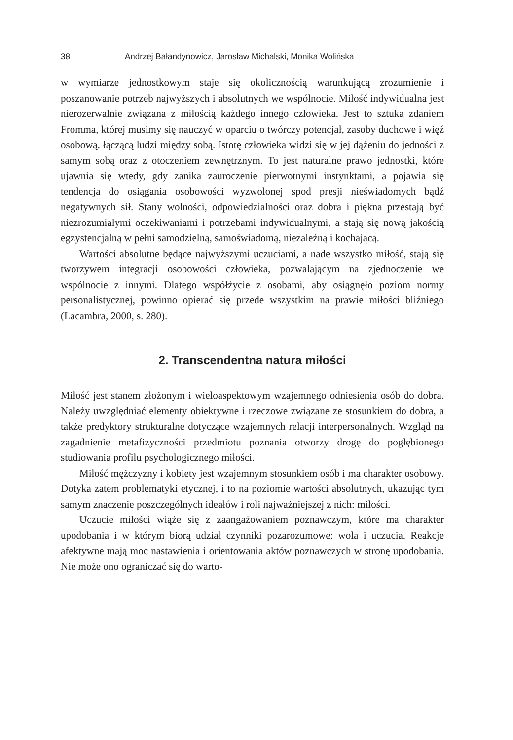38 Andrzej Bałandynowicz, Jarosław Michalski, Monika Wolińska
w wymiarze jednostkowym staje się okolicznością warunkującą zrozumienie i poszanowanie potrzeb najwyższych i absolutnych we wspólnocie. Miłość indywidualna jest nierozerwalnie związana z miłością każdego innego człowieka. Jest to sztuka zdaniem Fromma, której musimy się nauczyć w oparciu o twórczy potencjał, zasoby duchowe i więź osobową, łączącą ludzi między sobą. Istotę człowieka widzi się w jej dążeniu do jedności z samym sobą oraz z otoczeniem zewnętrznym. To jest naturalne prawo jednostki, które ujawnia się wtedy, gdy zanika zauroczenie pierwotnymi instynktami, a pojawia się tendencja do osiągania osobowości wyzwolonej spod presji nieświadomych bądź negatywnych sił. Stany wolności, odpowiedzialności oraz dobra i piękna przestają być niezrozumiałymi oczekiwaniami i potrzebami indywidualnymi, a stają się nową jakością egzystencjalną w pełni samodzielną, samoświadomą, niezależną i kochającą.
Wartości absolutne będące najwyższymi uczuciami, a nade wszystko miłość, stają się tworzywem integracji osobowości człowieka, pozwalającym na zjednoczenie we wspólnocie z innymi. Dlatego współżycie z osobami, aby osiągnęło poziom normy personalistycznej, powinno opierać się przede wszystkim na prawie miłości bliźniego (Lacambra, 2000, s. 280).
2. Transcendentna natura miłości
Miłość jest stanem złożonym i wieloaspektowym wzajemnego odniesienia osób do dobra. Należy uwzględniać elementy obiektywne i rzeczowe związane ze stosunkiem do dobra, a także predyktory strukturalne dotyczące wzajemnych relacji interpersonalnych. Wzgląd na zagadnienie metafizyczności przedmiotu poznania otworzy drogę do pogłębionego studiowania profilu psychologicznego miłości.
Miłość mężczyzny i kobiety jest wzajemnym stosunkiem osób i ma charakter osobowy. Dotyka zatem problematyki etycznej, i to na poziomie wartości absolutnych, ukazując tym samym znaczenie poszczególnych ideałów i roli najważniejszej z nich: miłości.
Uczucie miłości wiąże się z zaangażowaniem poznawczym, które ma charakter upodobania i w którym biorą udział czynniki pozarozumowe: wola i uczucia. Reakcje afektywne mają moc nastawienia i orientowania aktów poznawczych w stronę upodobania. Nie może ono ograniczać się do warto-